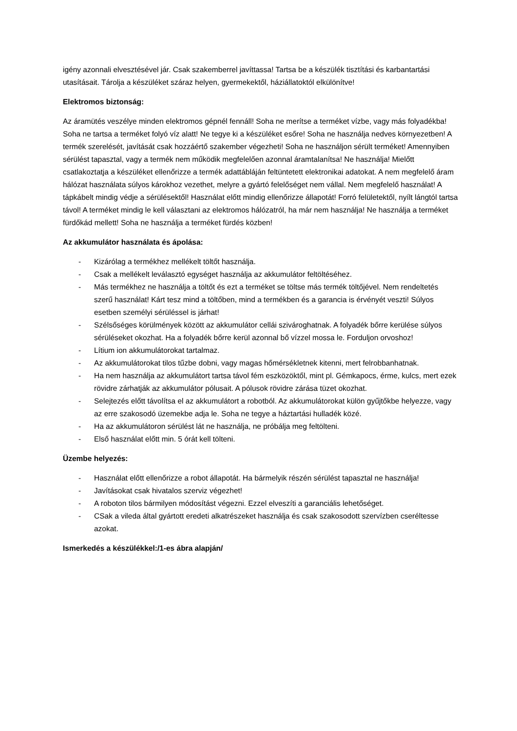igény azonnali elvesztésével jár. Csak szakemberrel javíttassa! Tartsa be a készülék tisztítási és karbantartási utasításait. Tárolja a készüléket száraz helyen, gyermekektől, háziállatoktól elkülönítve!
Elektromos biztonság:
Az áramütés veszélye minden elektromos gépnél fennáll! Soha ne merítse a terméket vízbe, vagy más folyadékba! Soha ne tartsa a terméket folyó víz alatt! Ne tegye ki a készüléket esőre! Soha ne használja nedves környezetben! A termék szerelését, javítását csak hozzáértő szakember végezheti! Soha ne használjon sérült terméket! Amennyiben sérülést tapasztal, vagy a termék nem működik megfelelően azonnal áramtalanítsa! Ne használja! Mielőtt csatlakoztatja a készüléket ellenőrizze a termék adattábláján feltüntetett elektronikai adatokat. A nem megfelelő áram hálózat használata súlyos károkhoz vezethet, melyre a gyártó felelőséget nem vállal. Nem megfelelő használat! A tápkábelt mindig védje a sérülésektől! Használat előtt mindig ellenőrizze állapotát! Forró felületektől, nyílt lángtól tartsa távol! A terméket mindig le kell választani az elektromos hálózatról, ha már nem használja! Ne használja a terméket fürdőkád mellett! Soha ne használja a terméket fürdés közben!
Az akkumulátor használata és ápolása:
- Kizárólag a termékhez mellékelt töltőt használja.
- Csak a mellékelt leválasztó egységet használja az akkumulátor feltöltéséhez.
- Más termékhez ne használja a töltőt és ezt a terméket se töltse más termék töltőjével. Nem rendeltetés szerű használat! Kárt tesz mind a töltőben, mind a termékben és a garancia is érvényét veszti! Súlyos esetben személyi sérüléssel is járhat!
- Szélsőséges körülmények között az akkumulátor cellái szivároghatnak. A folyadék bőrre kerülése súlyos sérüléseket okozhat. Ha a folyadék bőrre kerül azonnal bő vízzel mossa le. Forduljon orvoshoz!
- Lítium ion akkumulátorokat tartalmaz.
- Az akkumulátorokat tilos tűzbe dobni, vagy magas hőmérsékletnek kitenni, mert felrobbanhatnak.
- Ha nem használja az akkumulátort tartsa távol fém eszközöktől, mint pl. Gémkapocs, érme, kulcs, mert ezek rövidre zárhatják az akkumulátor pólusait. A pólusok rövidre zárása tüzet okozhat.
- Selejtezés előtt távolítsa el az akkumulátort a robotból. Az akkumulátorokat külön gyűjtőkbe helyezze, vagy az erre szakosodó üzemekbe adja le. Soha ne tegye a háztartási hulladék közé.
- Ha az akkumulátoron sérülést lát ne használja, ne próbálja meg feltölteni.
- Első használat előtt min. 5 órát kell tölteni.
Üzembe helyezés:
- Használat előtt ellenőrizze a robot állapotát. Ha bármelyik részén sérülést tapasztal ne használja!
- Javításokat csak hivatalos szerviz végezhet!
- A roboton tilos bármilyen módosítást végezni. Ezzel elveszíti a garanciális lehetőséget.
- CSak a vileda által gyártott eredeti alkatrészeket használja és csak szakosodott szervízben cseréltesse azokat.
Ismerkedés a készülékkel:/1-es ábra alapján/